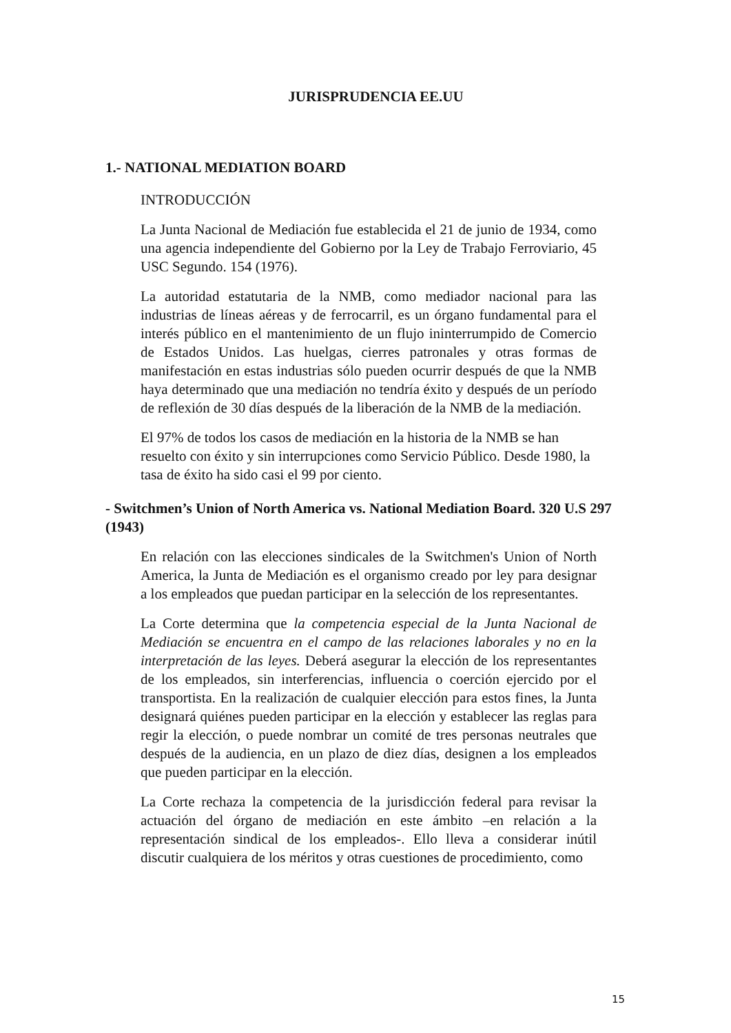JURISPRUDENCIA EE.UU
1.- NATIONAL MEDIATION BOARD
INTRODUCCIÓN
La Junta Nacional de Mediación fue establecida el 21 de junio de 1934, como una agencia independiente del Gobierno por la Ley de Trabajo Ferroviario, 45 USC Segundo. 154 (1976).
La autoridad estatutaria de la NMB, como mediador nacional para las industrias de líneas aéreas y de ferrocarril, es un órgano fundamental para el interés público en el mantenimiento de un flujo ininterrumpido de Comercio de Estados Unidos. Las huelgas, cierres patronales y otras formas de manifestación en estas industrias sólo pueden ocurrir después de que la NMB haya determinado que una mediación no tendría éxito y después de un período de reflexión de 30 días después de la liberación de la NMB de la mediación.
El 97% de todos los casos de mediación en la historia de la NMB se han resuelto con éxito y sin interrupciones como Servicio Público. Desde 1980, la tasa de éxito ha sido casi el 99 por ciento.
- Switchmen’s Union of North America vs. National Mediation Board. 320 U.S 297 (1943)
En relación con las elecciones sindicales de la Switchmen's Union of North America, la Junta de Mediación es el organismo creado por ley para designar a los empleados que puedan participar en la selección de los representantes.
La Corte determina que la competencia especial de la Junta Nacional de Mediación se encuentra en el campo de las relaciones laborales y no en la interpretación de las leyes. Deberá asegurar la elección de los representantes de los empleados, sin interferencias, influencia o coerción ejercido por el transportista. En la realización de cualquier elección para estos fines, la Junta designará quiénes pueden participar en la elección y establecer las reglas para regir la elección, o puede nombrar un comité de tres personas neutrales que después de la audiencia, en un plazo de diez días, designen a los empleados que pueden participar en la elección.
La Corte rechaza la competencia de la jurisdicción federal para revisar la actuación del órgano de mediación en este ámbito –en relación a la representación sindical de los empleados-. Ello lleva a considerar inútil discutir cualquiera de los méritos y otras cuestiones de procedimiento, como
15